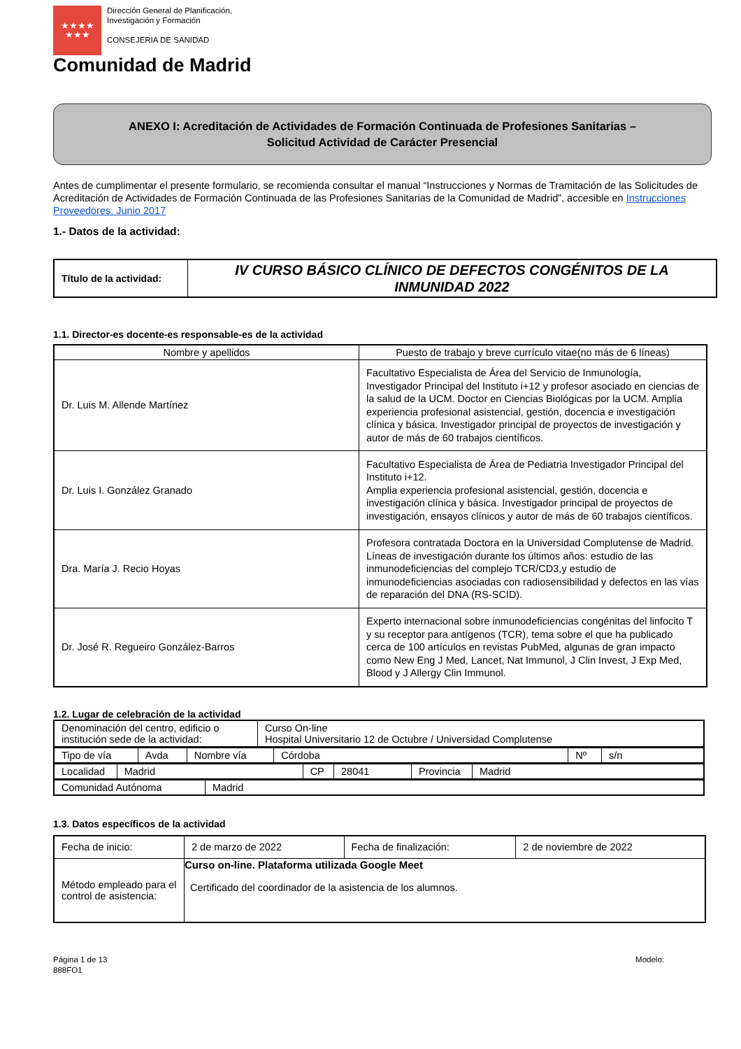★★★★
★★★
Dirección General de Planificación,
Investigación y Formación
CONSEJERIA DE SANIDAD
Comunidad de Madrid
ANEXO I: Acreditación de Actividades de Formación Continuada de Profesiones Sanitarias –
Solicitud Actividad de Carácter Presencial
Antes de cumplimentar el presente formulario, se recomienda consultar el manual “Instrucciones y Normas de Tramitación de las Solicitudes de Acreditación de Actividades de Formación Continuada de las Profesiones Sanitarias de la Comunidad de Madrid”, accesible en Instrucciones Proveedores. Junio 2017
1.- Datos de la actividad:
| Título de la actividad: | IV CURSO BÁSICO CLÍNICO DE DEFECTOS CONGÉNITOS DE LA INMUNIDAD 2022 |
1.1. Director-es docente-es responsable-es de la actividad
| Nombre y apellidos | Puesto de trabajo y breve currículo vitae(no más de 6 líneas) |
| --- | --- |
| Dr. Luis M. Allende Martínez | Facultativo Especialista de Área del Servicio de Inmunología, Investigador Principal del Instituto i+12 y profesor asociado en ciencias de la salud de la UCM. Doctor en Ciencias Biológicas por la UCM. Amplia experiencia profesional asistencial, gestión, docencia e investigación clínica y básica. Investigador principal de proyectos de investigación y autor de más de 60 trabajos científicos. |
| Dr. Luis I. González Granado | Facultativo Especialista de Área de Pediatria Investigador Principal del Instituto i+12. Amplia experiencia profesional asistencial, gestión, docencia e investigación clínica y básica. Investigador principal de proyectos de investigación, ensayos clínicos y autor de más de 60 trabajos científicos. |
| Dra. María J. Recio Hoyas | Profesora contratada Doctora en la Universidad Complutense de Madrid. Líneas de investigación durante los últimos años: estudio de las inmunodeficiencias del complejo TCR/CD3,y estudio de inmunodeficiencias asociadas con radiosensibilidad y defectos en las vías de reparación del DNA (RS-SCID). |
| Dr. José R. Regueiro González-Barros | Experto internacional sobre inmunodeficiencias congénitas del linfocito T y su receptor para antígenos (TCR), tema sobre el que ha publicado cerca de 100 artículos en revistas PubMed, algunas de gran impacto como New Eng J Med, Lancet, Nat Immunol, J Clin Invest, J Exp Med, Blood y J Allergy Clin Immunol. |
1.2. Lugar de celebración de la actividad
| Denominación del centro, edificio o institución sede de la actividad: | Curso On-line Hospital Universitario 12 de Octubre / Universidad Complutense |
| Tipo de vía | Avda | Nombre vía | Córdoba | Nº | s/n |
| Localidad | Madrid | CP | 28041 | Provincia | Madrid |
| Comunidad Autónoma | Madrid |
1.3. Datos específicos de la actividad
| Fecha de inicio: | 2 de marzo de 2022 | Fecha de finalización: | 2 de noviembre de 2022 |
| Método empleado para el control de asistencia: | Curso on-line. Plataforma utilizada Google Meet Certificado del coordinador de la asistencia de los alumnos. | | |
Página 1 de 13
888FO1
Modelo: